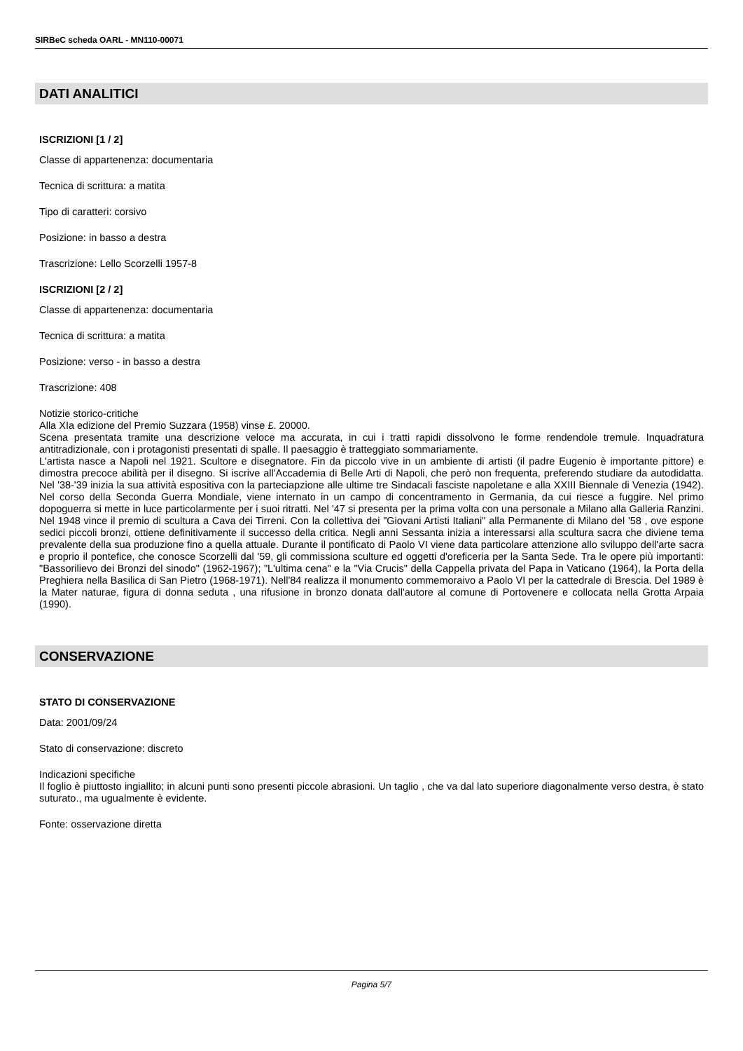SIRBeC scheda OARL - MN110-00071
DATI ANALITICI
ISCRIZIONI [1 / 2]
Classe di appartenenza: documentaria
Tecnica di scrittura: a matita
Tipo di caratteri: corsivo
Posizione: in basso a destra
Trascrizione: Lello Scorzelli 1957-8
ISCRIZIONI [2 / 2]
Classe di appartenenza: documentaria
Tecnica di scrittura: a matita
Posizione: verso - in basso a destra
Trascrizione: 408
Notizie storico-critiche
Alla XIa edizione del Premio Suzzara (1958) vinse £. 20000.
Scena presentata tramite una descrizione veloce ma accurata, in cui i tratti rapidi dissolvono le forme rendendole tremule. Inquadratura antitradizionale, con i protagonisti presentati di spalle. Il paesaggio è tratteggiato sommariamente.
L'artista nasce a Napoli nel 1921. Scultore e disegnatore. Fin da piccolo vive in un ambiente di artisti (il padre Eugenio è importante pittore) e dimostra precoce abilità per il disegno. Si iscrive all'Accademia di Belle Arti di Napoli, che però non frequenta, preferendo studiare da autodidatta. Nel '38-'39 inizia la sua attività espositiva con la parteciapzione alle ultime tre Sindacali fasciste napoletane e alla XXIII Biennale di Venezia (1942). Nel corso della Seconda Guerra Mondiale, viene internato in un campo di concentramento in Germania, da cui riesce a fuggire. Nel primo dopoguerra si mette in luce particolarmente per i suoi ritratti. Nel '47 si presenta per la prima volta con una personale a Milano alla Galleria Ranzini. Nel 1948 vince il premio di scultura a Cava dei Tirreni. Con la collettiva dei "Giovani Artisti Italiani" alla Permanente di Milano del '58 , ove espone sedici piccoli bronzi, ottiene definitivamente il successo della critica. Negli anni Sessanta inizia a interessarsi alla scultura sacra che diviene tema prevalente della sua produzione fino a quella attuale. Durante il pontificato di Paolo VI viene data particolare attenzione allo sviluppo dell'arte sacra e proprio il pontefice, che conosce Scorzelli dal '59, gli commissiona sculture ed oggetti d'oreficeria per la Santa Sede. Tra le opere più importanti: "Bassorilievo dei Bronzi del sinodo" (1962-1967); "L'ultima cena" e la "Via Crucis" della Cappella privata del Papa in Vaticano (1964), la Porta della Preghiera nella Basilica di San Pietro (1968-1971). Nell'84 realizza il monumento commemoraivo a Paolo VI per la cattedrale di Brescia. Del 1989 è la Mater naturae, figura di donna seduta , una rifusione in bronzo donata dall'autore al comune di Portovenere e collocata nella Grotta Arpaia (1990).
CONSERVAZIONE
STATO DI CONSERVAZIONE
Data: 2001/09/24
Stato di conservazione: discreto
Indicazioni specifiche
Il foglio è piuttosto ingiallito; in alcuni punti sono presenti piccole abrasioni. Un taglio , che va dal lato superiore diagonalmente verso destra, è stato suturato., ma ugualmente è evidente.
Fonte: osservazione diretta
Pagina 5/7